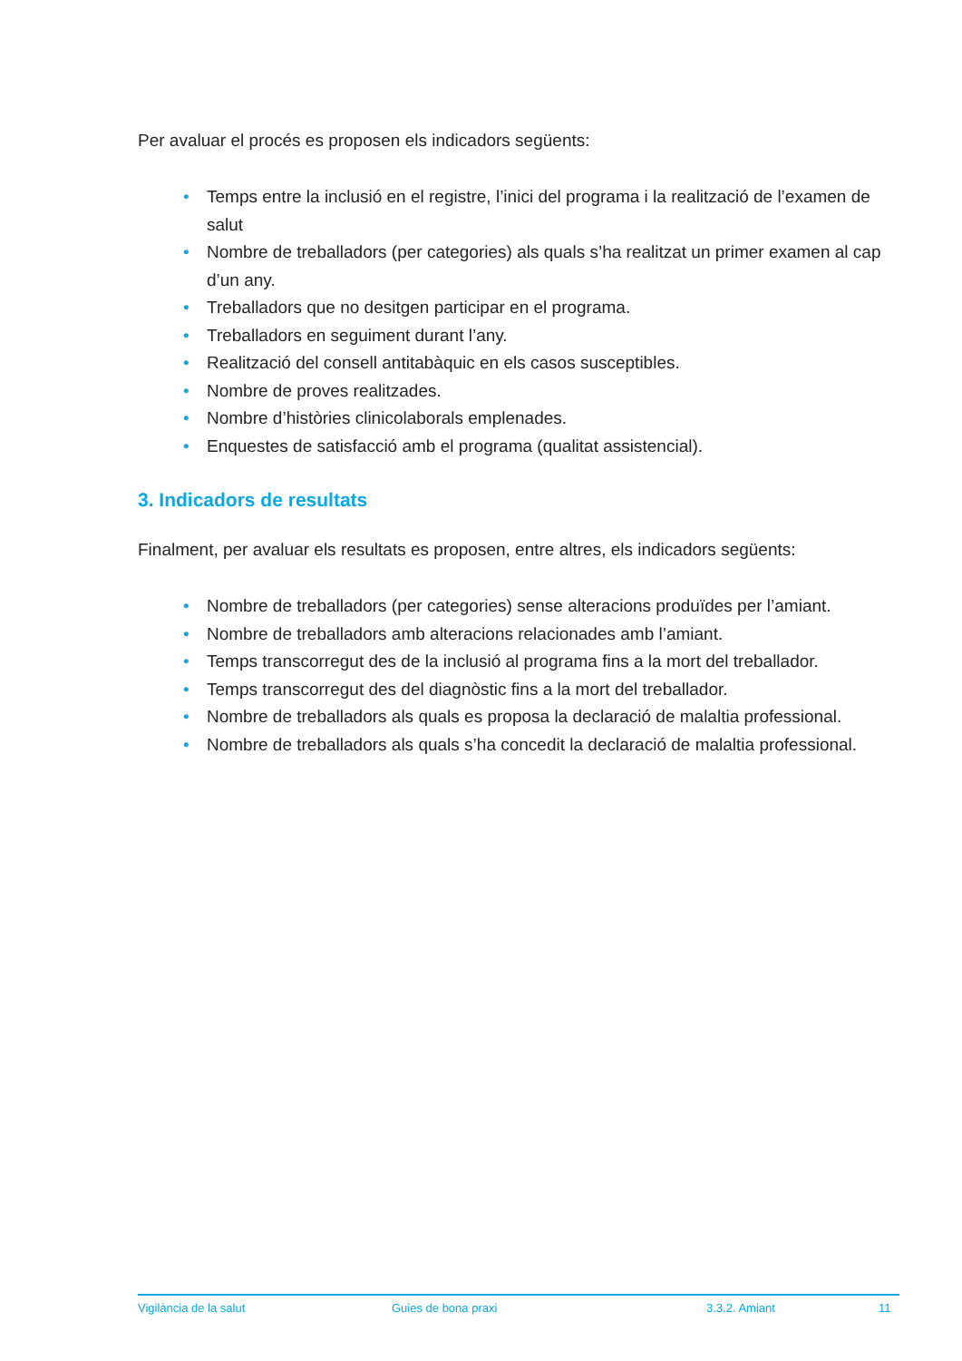Per avaluar el procés es proposen els indicadors següents:
• Temps entre la inclusió en el registre, l’inici del programa i la realització de l’examen de salut
• Nombre de treballadors (per categories) als quals s’ha realitzat un primer examen al cap d’un any.
• Treballadors que no desitgen participar en el programa.
• Treballadors en seguiment durant l’any.
• Realització del consell antitabàquic en els casos susceptibles.
• Nombre de proves realitzades.
• Nombre d’històries clinicolaborals emplenades.
• Enquestes de satisfacció amb el programa (qualitat assistencial).
3. Indicadors de resultats
Finalment, per avaluar els resultats es proposen, entre altres, els indicadors següents:
• Nombre de treballadors (per categories) sense alteracions produïdes per l’amiant.
• Nombre de treballadors amb alteracions relacionades amb l’amiant.
• Temps transcorregut des de la inclusió al programa fins a la mort del treballador.
• Temps transcorregut des del diagnòstic fins a la mort del treballador.
• Nombre de treballadors als quals es proposa la declaració de malaltia professional.
• Nombre de treballadors als quals s’ha concedit la declaració de malaltia professional.
Vigilància de la salut Guies de bona praxi 3.3.2. Amiant 11